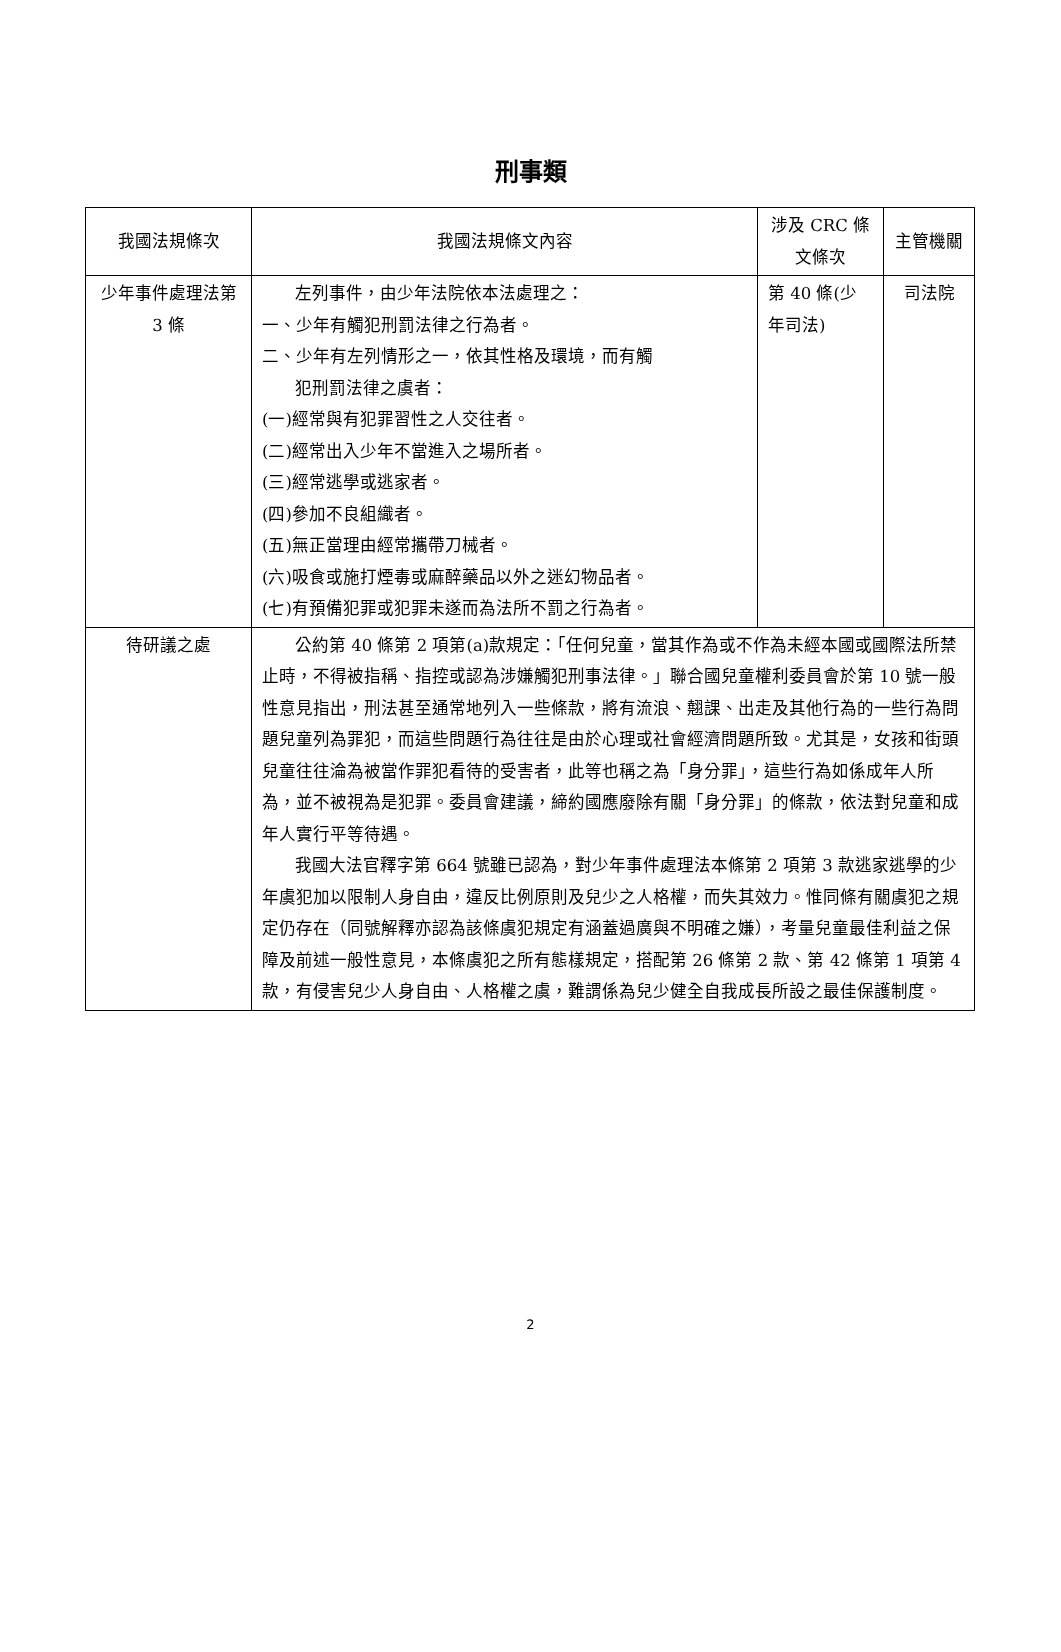刑事類
| 我國法規條次 | 我國法規條文內容 | 涉及 CRC 條文條次 | 主管機關 |
| --- | --- | --- | --- |
| 少年事件處理法第 3 條 | 左列事件，由少年法院依本法處理之： 一、少年有觸犯刑罰法律之行為者。 二、少年有左列情形之一，依其性格及環境，而有觸 犯刑罰法律之虞者： (一)經常與有犯罪習性之人交往者。 (二)經常出入少年不當進入之場所者。 (三)經常逃學或逃家者。 (四)參加不良組織者。 (五)無正當理由經常攜帶刀械者。 (六)吸食或施打煙毒或麻醉藥品以外之迷幻物品者。 (七)有預備犯罪或犯罪未遂而為法所不罰之行為者。 | 第 40 條(少年司法) | 司法院 |
| 待研議之處 | 公約第 40 條第 2 項第(a)款規定：「任何兒童，當其作為或不作為未經本國或國際法所禁止時，不得被指稱、指控或認為涉嫌觸犯刑事法律。」聯合國兒童權利委員會於第 10 號一般性意見指出，刑法甚至通常地列入一些條款，將有流浪、翹課、出走及其他行為的一些行為問題兒童列為罪犯，而這些問題行為往往是由於心理或社會經濟問題所致。尤其是，女孩和街頭兒童往往淪為被當作罪犯看待的受害者，此等也稱之為「身分罪」，這些行為如係成年人所為，並不被視為是犯罪。委員會建議，締約國應廢除有關「身分罪」的條款，依法對兒童和成年人實行平等待遇。 我國大法官釋字第 664 號雖已認為，對少年事件處理法本條第 2 項第 3 款逃家逃學的少年虞犯加以限制人身自由，違反比例原則及兒少之人格權，而失其效力。惟同條有關虞犯之規定仍存在（同號解釋亦認為該條虞犯規定有涵蓋過廣與不明確之嫌），考量兒童最佳利益之保障及前述一般性意見，本條虞犯之所有態樣規定，搭配第 26 條第 2 款、第 42 條第 1 項第 4 款，有侵害兒少人身自由、人格權之虞，難謂係為兒少健全自我成長所設之最佳保護制度。 | | |
2